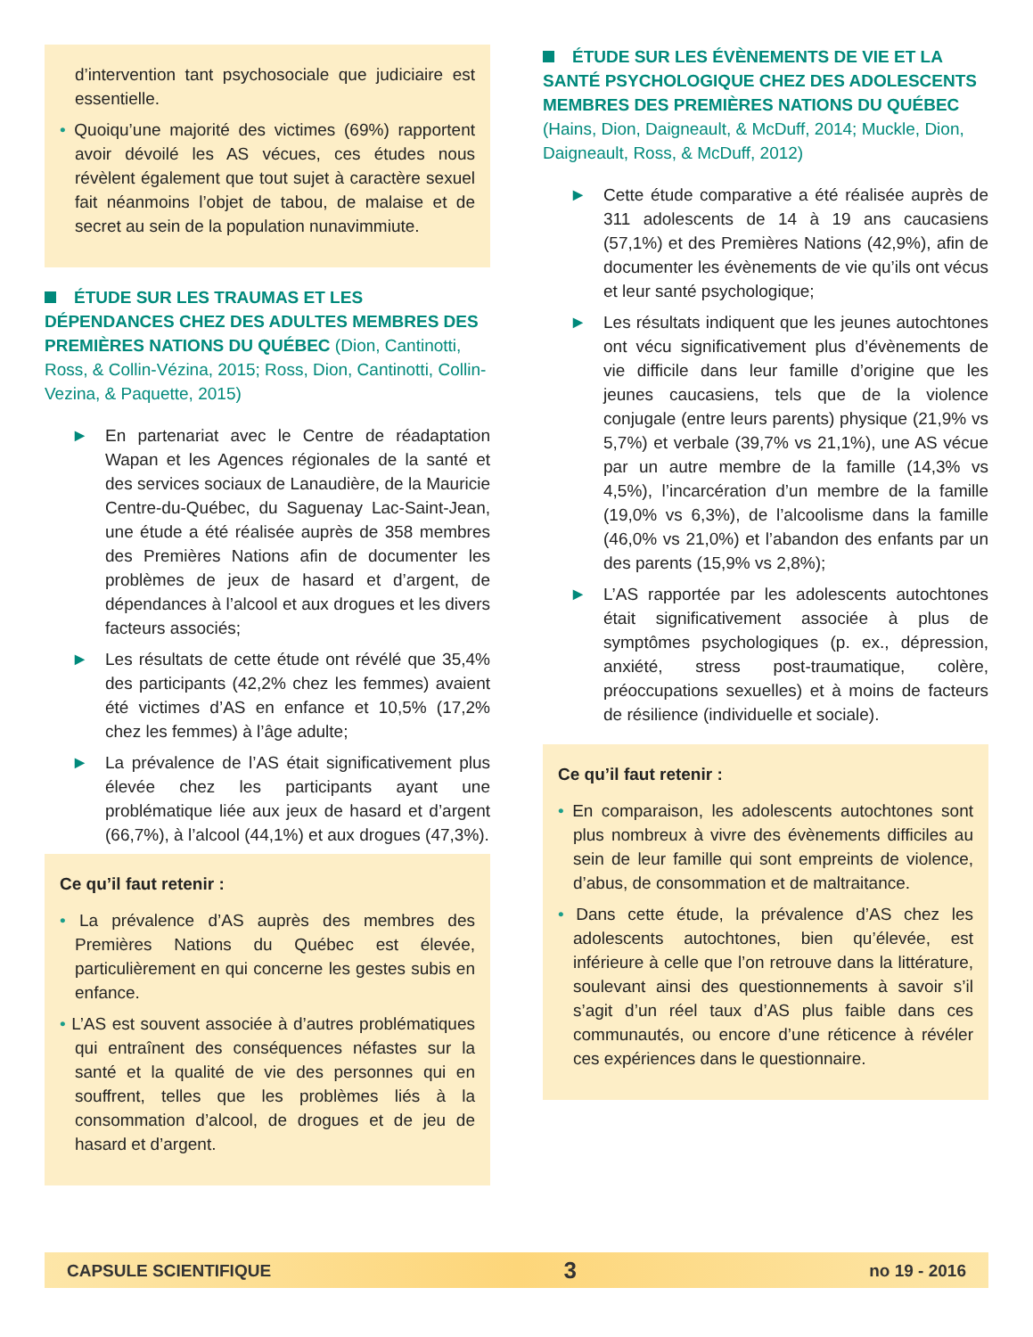d’intervention tant psychosociale que judiciaire est essentielle.
• Quoiqu’une majorité des victimes (69%) rapportent avoir dévoilé les AS vécues, ces études nous révèlent également que tout sujet à caractère sexuel fait néanmoins l’objet de tabou, de malaise et de secret au sein de la population nunavimmiute.
ÉTUDE SUR LES TRAUMAS ET LES DÉPENDANCES CHEZ DES ADULTES MEMBRES DES PREMIÈRES NATIONS DU QUÉBEC (Dion, Cantinotti, Ross, & Collin-Vézina, 2015; Ross, Dion, Cantinotti, Collin-Vezina, & Paquette, 2015)
▶ En partenariat avec le Centre de réadaptation Wapan et les Agences régionales de la santé et des services sociaux de Lanaudière, de la Mauricie Centre-du-Québec, du Saguenay Lac-Saint-Jean, une étude a été réalisée auprès de 358 membres des Premières Nations afin de documenter les problèmes de jeux de hasard et d’argent, de dépendances à l’alcool et aux drogues et les divers facteurs associés;
▶ Les résultats de cette étude ont révélé que 35,4% des participants (42,2% chez les femmes) avaient été victimes d’AS en enfance et 10,5% (17,2% chez les femmes) à l’âge adulte;
▶ La prévalence de l’AS était significativement plus élevée chez les participants ayant une problématique liée aux jeux de hasard et d’argent (66,7%), à l’alcool (44,1%) et aux drogues (47,3%).
Ce qu’il faut retenir :
• La prévalence d’AS auprès des membres des Premières Nations du Québec est élevée, particulièrement en qui concerne les gestes subis en enfance.
• L’AS est souvent associée à d’autres problématiques qui entraînent des conséquences néfastes sur la santé et la qualité de vie des personnes qui en souffrent, telles que les problèmes liés à la consommation d’alcool, de drogues et de jeu de hasard et d’argent.
ÉTUDE SUR LES ÉVÈNEMENTS DE VIE ET LA SANTÉ PSYCHOLOGIQUE CHEZ DES ADOLESCENTS MEMBRES DES PREMIÈRES NATIONS DU QUÉBEC (Hains, Dion, Daigneault, & McDuff, 2014; Muckle, Dion, Daigneault, Ross, & McDuff, 2012)
▶ Cette étude comparative a été réalisée auprès de 311 adolescents de 14 à 19 ans caucasiens (57,1%) et des Premières Nations (42,9%), afin de documenter les évènements de vie qu’ils ont vécus et leur santé psychologique;
▶ Les résultats indiquent que les jeunes autochtones ont vécu significativement plus d’évènements de vie difficile dans leur famille d’origine que les jeunes caucasiens, tels que de la violence conjugale (entre leurs parents) physique (21,9% vs 5,7%) et verbale (39,7% vs 21,1%), une AS vécue par un autre membre de la famille (14,3% vs 4,5%), l’incarcération d’un membre de la famille (19,0% vs 6,3%), de l’alcoolisme dans la famille (46,0% vs 21,0%) et l’abandon des enfants par un des parents (15,9% vs 2,8%);
▶ L’AS rapportée par les adolescents autochtones était significativement associée à plus de symptômes psychologiques (p. ex., dépression, anxiété, stress post-traumatique, colère, préoccupations sexuelles) et à moins de facteurs de résilience (individuelle et sociale).
Ce qu’il faut retenir :
• En comparaison, les adolescents autochtones sont plus nombreux à vivre des évènements difficiles au sein de leur famille qui sont empreints de violence, d’abus, de consommation et de maltraitance.
• Dans cette étude, la prévalence d’AS chez les adolescents autochtones, bien qu’élevée, est inférieure à celle que l’on retrouve dans la littérature, soulevant ainsi des questionnements à savoir s’il s’agit d’un réel taux d’AS plus faible dans ces communautés, ou encore d’une réticence à révéler ces expériences dans le questionnaire.
CAPSULE SCIENTIFIQUE 3 no 19 - 2016